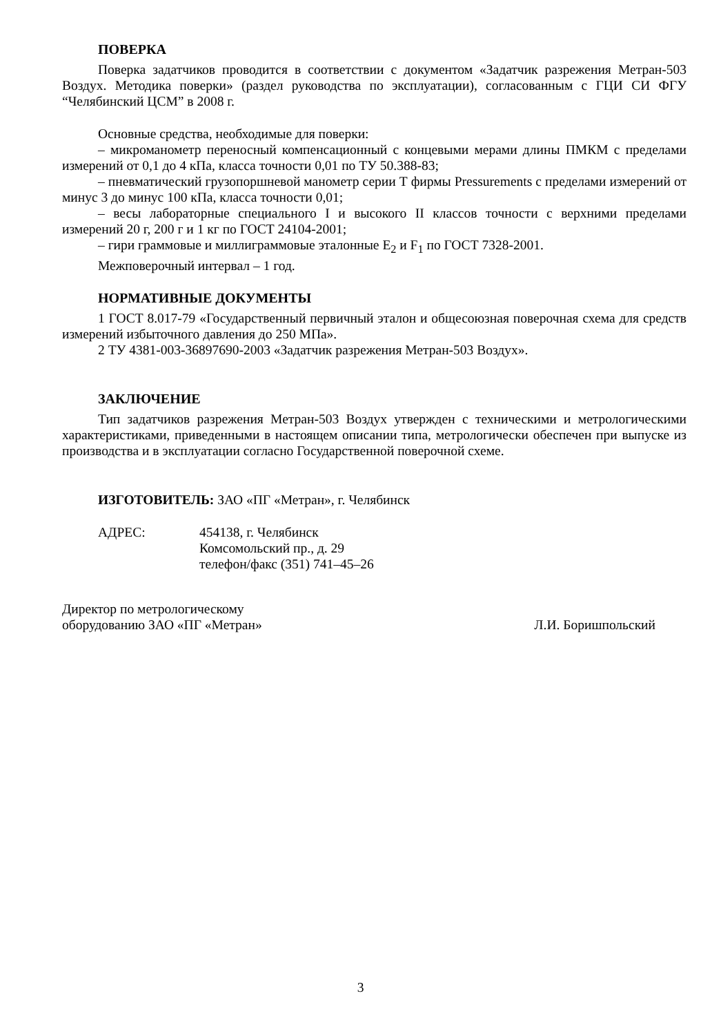ПОВЕРКА
Поверка задатчиков проводится в соответствии с документом «Задатчик разрежения Метран-503 Воздух. Методика поверки» (раздел руководства по эксплуатации), согласованным с ГЦИ СИ ФГУ “Челябинский ЦСМ” в 2008 г.
Основные средства, необходимые для поверки:
– микроманометр переносный компенсационный с концевыми мерами длины ПМКМ с пределами измерений от 0,1 до 4 кПа, класса точности 0,01 по ТУ 50.388-83;
– пневматический грузопоршневой манометр серии Т фирмы Pressurements с пределами измерений от минус 3 до минус 100 кПа, класса точности 0,01;
– весы лабораторные специального I и высокого II классов точности с верхними пределами измерений 20 г, 200 г и 1 кг по ГОСТ 24104-2001;
– гири граммовые и миллиграммовые эталонные E<sub>2</sub> и F<sub>1</sub> по ГОСТ 7328-2001.
Межповерочный интервал – 1 год.
НОРМАТИВНЫЕ ДОКУМЕНТЫ
1 ГОСТ 8.017-79 «Государственный первичный эталон и общесоюзная поверочная схема для средств измерений избыточного давления до 250 МПа».
2 ТУ 4381-003-36897690-2003 «Задатчик разрежения Метран-503 Воздух».
ЗАКЛЮЧЕНИЕ
Тип задатчиков разрежения Метран-503 Воздух утвержден с техническими и метрологическими характеристиками, приведенными в настоящем описании типа, метрологически обеспечен при выпуске из производства и в эксплуатации согласно Государственной поверочной схеме.
ИЗГОТОВИТЕЛЬ: ЗАО «ПГ «Метран», г. Челябинск
АДРЕС: 454138, г. Челябинск
Комсомольский пр., д. 29
телефон/факс (351) 741–45–26
Директор по метрологическому
оборудованию ЗАО «ПГ «Метран»
Л.И. Боришпольский
3